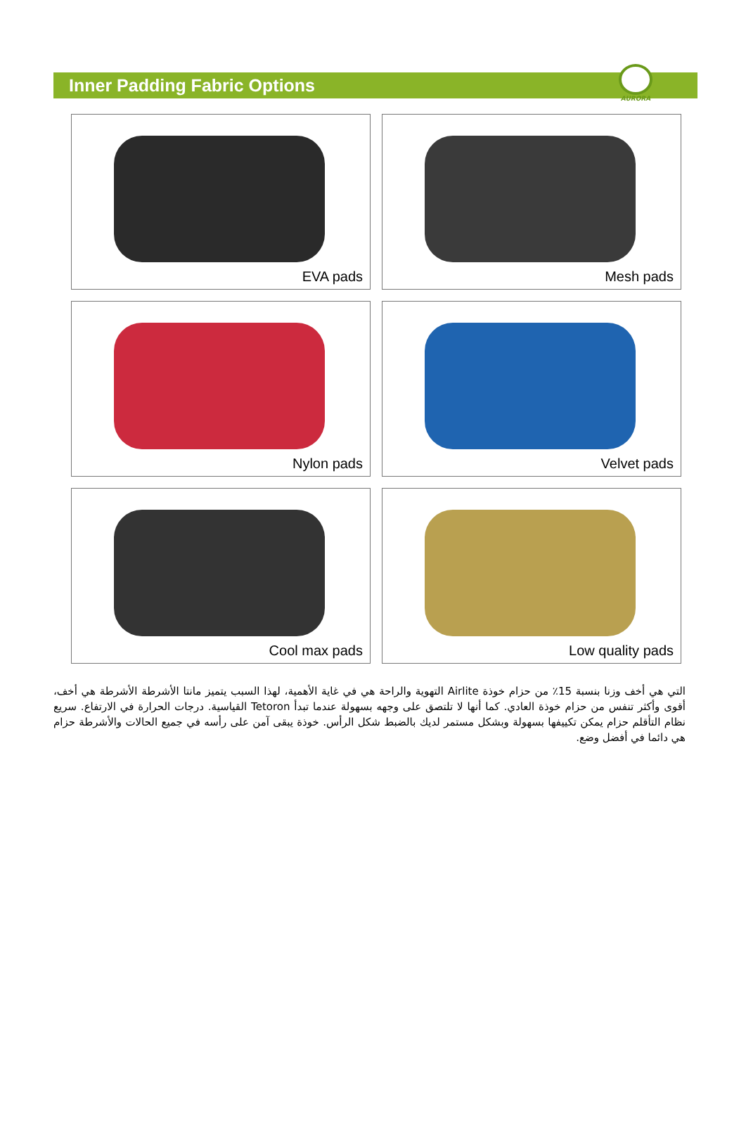Inner Padding Fabric Options
AURORA
EVA pads
Mesh pads
Nylon pads
Velvet pads
Cool max pads
Low quality pads
التي هي أخف وزنا بنسبة 15٪ من حزام خوذة Airlite التهوية والراحة هي في غاية الأهمية، لهذا السبب يتميز مانتا الأشرطة الأشرطة هي أخف، أقوى وأكثر تنفس من حزام خوذة العادي. كما أنها لا تلتصق على وجهه بسهولة عندما تبدأ Tetoron القياسية. درجات الحرارة في الارتفاع. سريع نظام التأقلم حزام يمكن تكييفها بسهولة وبشكل مستمر لديك بالضبط شكل الرأس. خوذة يبقى آمن على رأسه في جميع الحالات والأشرطة حزام هي دائما في أفضل وضع.